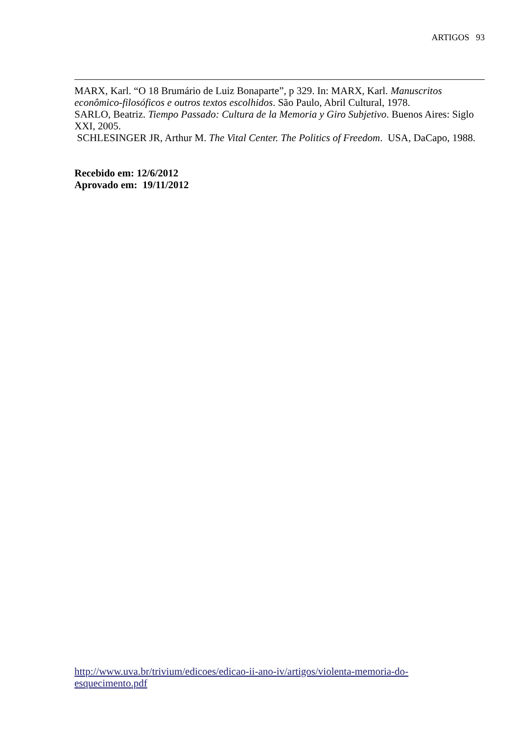ARTIGOS 93
MARX, Karl. “O 18 Brumário de Luiz Bonaparte”, p 329. In: MARX, Karl. Manuscritos econômico-filosóficos e outros textos escolhidos. São Paulo, Abril Cultural, 1978.
SARLO, Beatriz. Tiempo Passado: Cultura de la Memoria y Giro Subjetivo. Buenos Aires: Siglo XXI, 2005.
SCHLESINGER JR, Arthur M. The Vital Center. The Politics of Freedom. USA, DaCapo, 1988.
Recebido em: 12/6/2012
Aprovado em: 19/11/2012
http://www.uva.br/trivium/edicoes/edicao-ii-ano-iv/artigos/violenta-memoria-do-
esquecimento.pdf